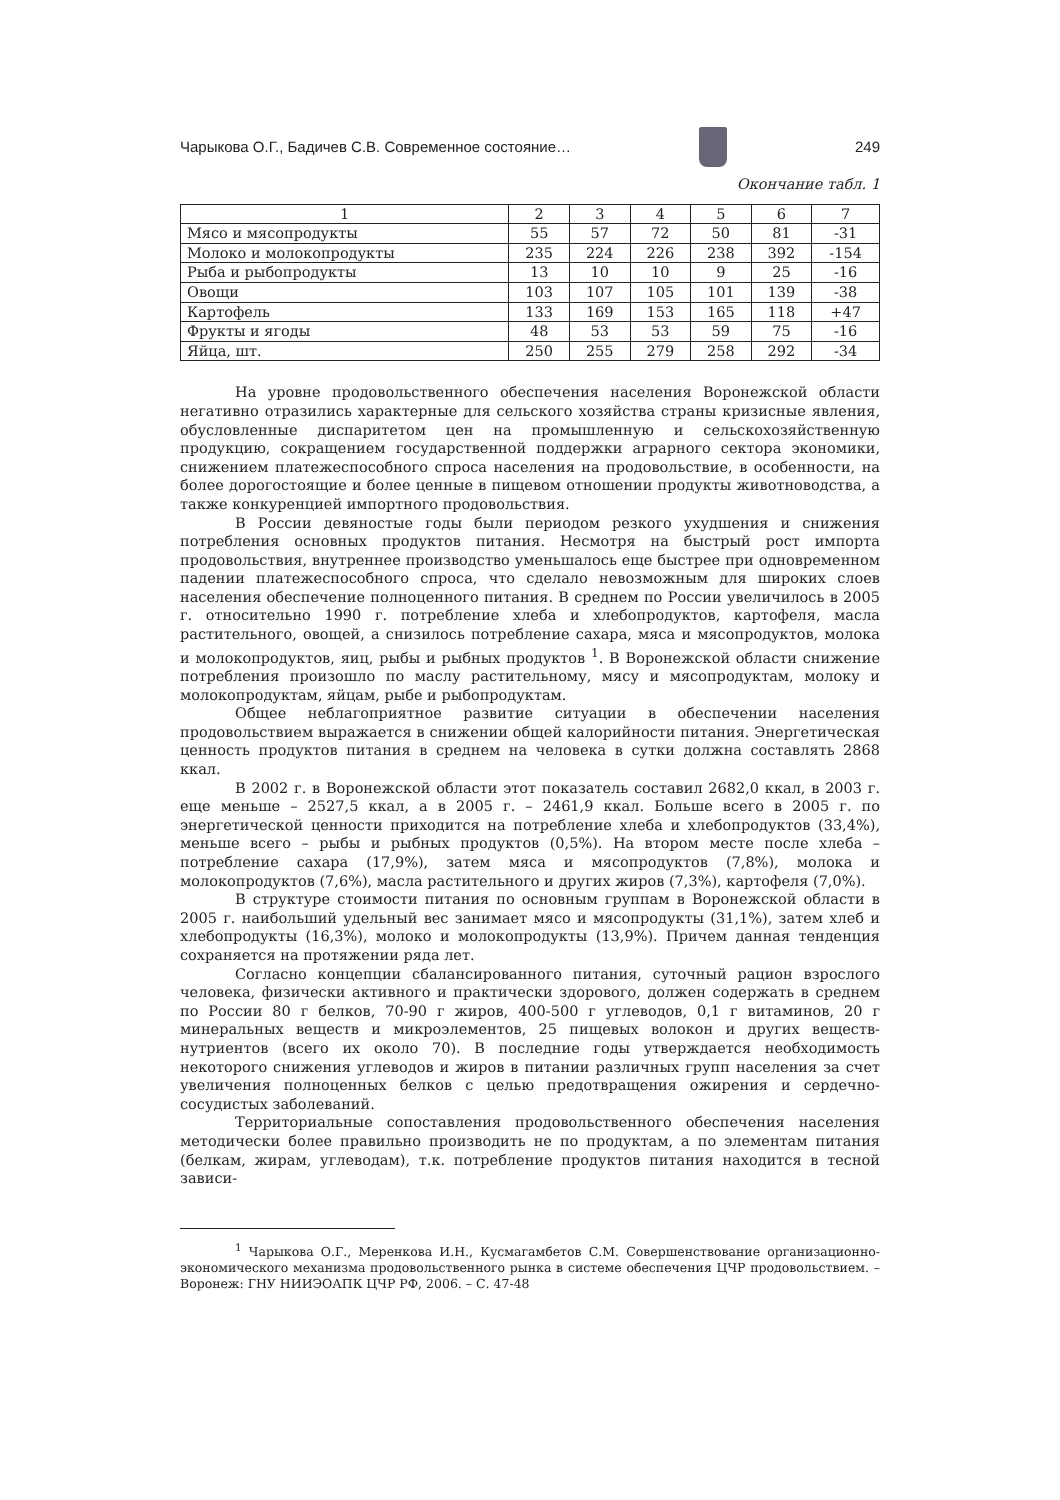Чарыкова О.Г., Бадичев С.В. Современное состояние…
249
Окончание табл. 1
| 1 | 2 | 3 | 4 | 5 | 6 | 7 |
| --- | --- | --- | --- | --- | --- | --- |
| Мясо и мясопродукты | 55 | 57 | 72 | 50 | 81 | -31 |
| Молоко и молокопродукты | 235 | 224 | 226 | 238 | 392 | -154 |
| Рыба и рыбопродукты | 13 | 10 | 10 | 9 | 25 | -16 |
| Овощи | 103 | 107 | 105 | 101 | 139 | -38 |
| Картофель | 133 | 169 | 153 | 165 | 118 | +47 |
| Фрукты и ягоды | 48 | 53 | 53 | 59 | 75 | -16 |
| Яйца, шт. | 250 | 255 | 279 | 258 | 292 | -34 |
На уровне продовольственного обеспечения населения Воронежской области негативно отразились характерные для сельского хозяйства страны кризисные явления, обусловленные диспаритетом цен на промышленную и сельскохозяйственную продукцию, сокращением государственной поддержки аграрного сектора экономики, снижением платежеспособного спроса населения на продовольствие, в особенности, на более дорогостоящие и более ценные в пищевом отношении продукты животноводства, а также конкуренцией импортного продовольствия.
В России девяностые годы были периодом резкого ухудшения и снижения потребления основных продуктов питания. Несмотря на быстрый рост импорта продовольствия, внутреннее производство уменьшалось еще быстрее при одновременном падении платежеспособного спроса, что сделало невозможным для широких слоев населения обеспечение полноценного питания. В среднем по России увеличилось в 2005 г. относительно 1990 г. потребление хлеба и хлебопродуктов, картофеля, масла растительного, овощей, а снизилось потребление сахара, мяса и мясопродуктов, молока и молокопродуктов, яиц, рыбы и рыбных продуктов <sup>1</sup>. В Воронежской области снижение потребления произошло по маслу растительному, мясу и мясопродуктам, молоку и молокопродуктам, яйцам, рыбе и рыбопродуктам.
Общее неблагоприятное развитие ситуации в обеспечении населения продовольствием выражается в снижении общей калорийности питания. Энергетическая ценность продуктов питания в среднем на человека в сутки должна составлять 2868 ккал.
В 2002 г. в Воронежской области этот показатель составил 2682,0 ккал, в 2003 г. еще меньше – 2527,5 ккал, а в 2005 г. – 2461,9 ккал. Больше всего в 2005 г. по энергетической ценности приходится на потребление хлеба и хлебопродуктов (33,4%), меньше всего – рыбы и рыбных продуктов (0,5%). На втором месте после хлеба – потребление сахара (17,9%), затем мяса и мясопродуктов (7,8%), молока и молокопродуктов (7,6%), масла растительного и других жиров (7,3%), картофеля (7,0%).
В структуре стоимости питания по основным группам в Воронежской области в 2005 г. наибольший удельный вес занимает мясо и мясопродукты (31,1%), затем хлеб и хлебопродукты (16,3%), молоко и молокопродукты (13,9%). Причем данная тенденция сохраняется на протяжении ряда лет.
Согласно концепции сбалансированного питания, суточный рацион взрослого человека, физически активного и практически здорового, должен содержать в среднем по России 80 г белков, 70-90 г жиров, 400-500 г углеводов, 0,1 г витаминов, 20 г минеральных веществ и микроэлементов, 25 пищевых волокон и других веществ-нутриентов (всего их около 70). В последние годы утверждается необходимость некоторого снижения углеводов и жиров в питании различных групп населения за счет увеличения полноценных белков с целью предотвращения ожирения и сердечно-сосудистых заболеваний.
Территориальные сопоставления продовольственного обеспечения населения методически более правильно производить не по продуктам, а по элементам питания (белкам, жирам, углеводам), т.к. потребление продуктов питания находится в тесной зависи-
<sup>1</sup> Чарыкова О.Г., Меренкова И.Н., Кусмагамбетов С.М. Совершенствование организационно-экономического механизма продовольственного рынка в системе обеспечения ЦЧР продовольствием. – Воронеж: ГНУ НИИЭОАПК ЦЧР РФ, 2006. – С. 47-48